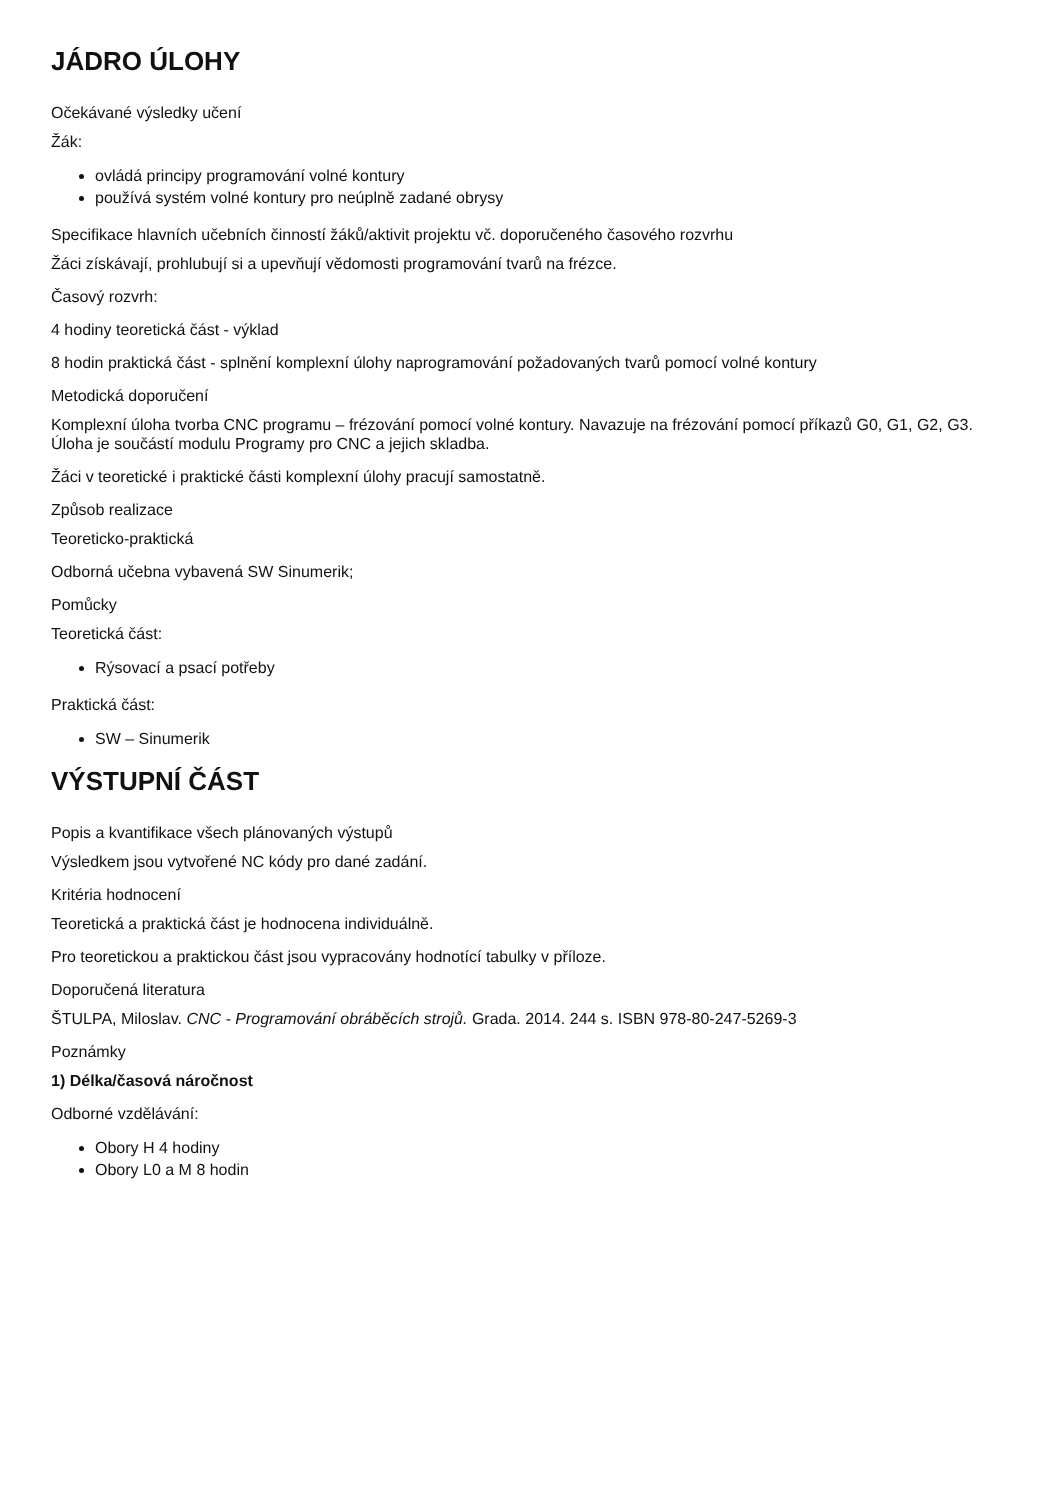JÁDRO ÚLOHY
Očekávané výsledky učení
Žák:
ovládá principy programování volné kontury
používá systém volné kontury pro neúplně zadané obrysy
Specifikace hlavních učebních činností žáků/aktivit projektu vč. doporučeného časového rozvrhu
Žáci získávají, prohlubují si a upevňují vědomosti programování tvarů na frézce.
Časový rozvrh:
4 hodiny teoretická část - výklad
8 hodin praktická část - splnění komplexní úlohy naprogramování požadovaných tvarů pomocí volné kontury
Metodická doporučení
Komplexní úloha tvorba CNC programu – frézování pomocí volné kontury. Navazuje na frézování pomocí příkazů G0, G1, G2, G3. Úloha je součástí modulu Programy pro CNC a jejich skladba.
Žáci v teoretické i praktické části komplexní úlohy pracují samostatně.
Způsob realizace
Teoreticko-praktická
Odborná učebna vybavená SW Sinumerik;
Pomůcky
Teoretická část:
Rýsovací a psací potřeby
Praktická část:
SW – Sinumerik
VÝSTUPNÍ ČÁST
Popis a kvantifikace všech plánovaných výstupů
Výsledkem jsou vytvořené NC kódy pro dané zadání.
Kritéria hodnocení
Teoretická a praktická část je hodnocena individuálně.
Pro teoretickou a praktickou část jsou vypracovány hodnotící tabulky v příloze.
Doporučená literatura
ŠTULPA, Miloslav. CNC - Programování obráběcích strojů. Grada. 2014. 244 s. ISBN 978-80-247-5269-3
Poznámky
1) Délka/časová náročnost
Odborné vzdělávání:
Obory H 4 hodiny
Obory L0 a M 8 hodin